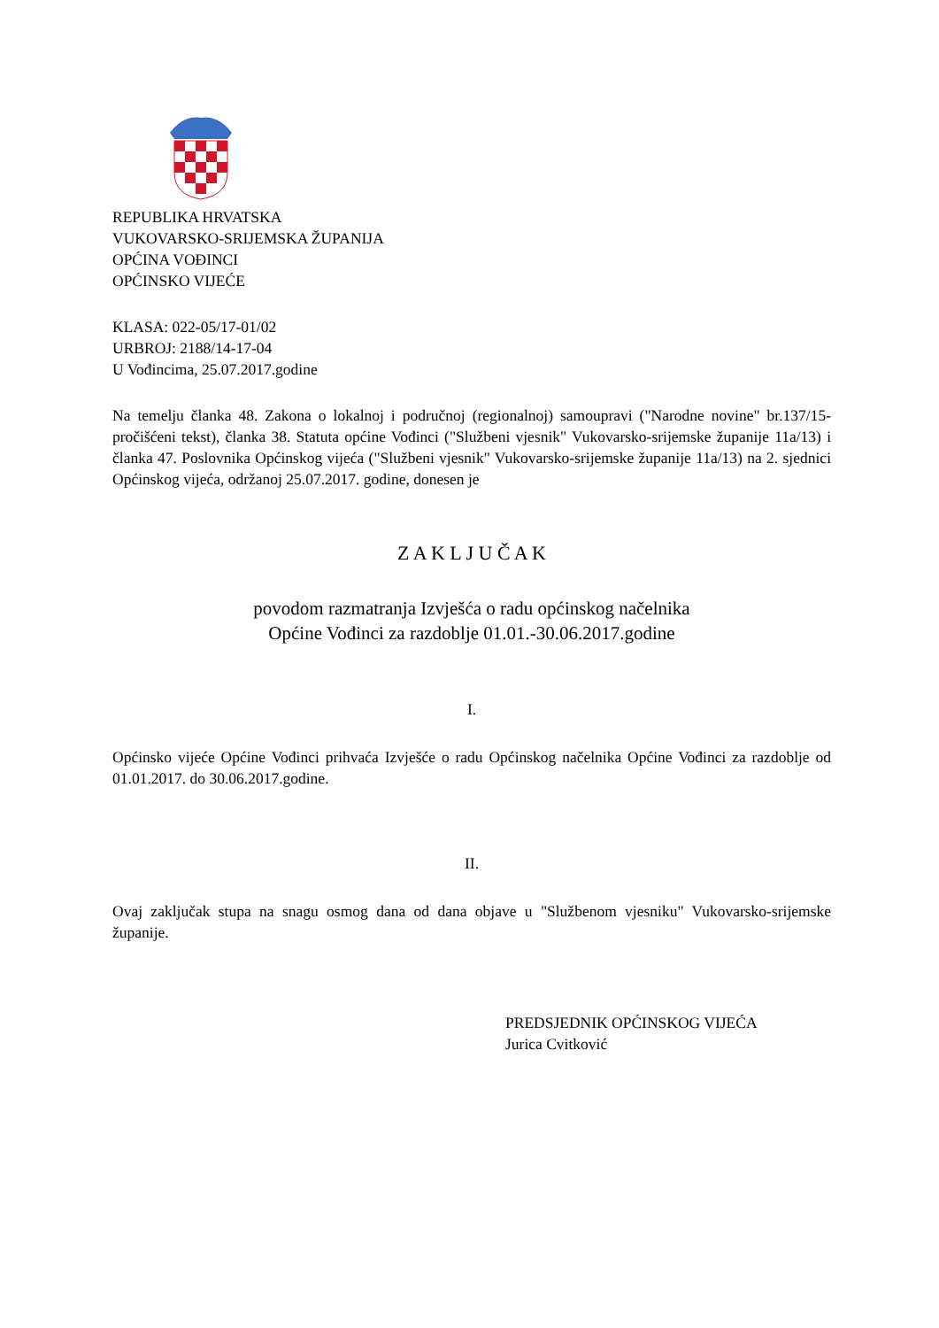REPUBLIKA HRVATSKA
VUKOVARSKO-SRIJEMSKA ŽUPANIJA
OPĆINA VOĐINCI
OPĆINSKO VIJEĆE
KLASA: 022-05/17-01/02
URBROJ: 2188/14-17-04
U Vođincima, 25.07.2017.godine
Na temelju članka 48. Zakona o lokalnoj i područnoj (regionalnoj) samoupravi ("Narodne novine" br.137/15-pročišćeni tekst), članka 38. Statuta općine Vođinci ("Službeni vjesnik" Vukovarsko-srijemske županije 11a/13) i članka 47. Poslovnika Općinskog vijeća ("Službeni vjesnik" Vukovarsko-srijemske županije 11a/13) na 2. sjednici Općinskog vijeća, održanoj 25.07.2017. godine, donesen je
Z A K L J U Č A K
povodom razmatranja Izvješća o radu općinskog načelnika
Općine Vođinci za razdoblje 01.01.-30.06.2017.godine
I.
Općinsko vijeće Općine Vođinci prihvaća Izvješće o radu Općinskog načelnika Općine Vođinci za razdoblje od 01.01.2017. do 30.06.2017.godine.
II.
Ovaj zaključak stupa na snagu osmog dana od dana objave u "Službenom vjesniku" Vukovarsko-srijemske županije.
PREDSJEDNIK OPĆINSKOG VIJEĆA
Jurica Cvitković